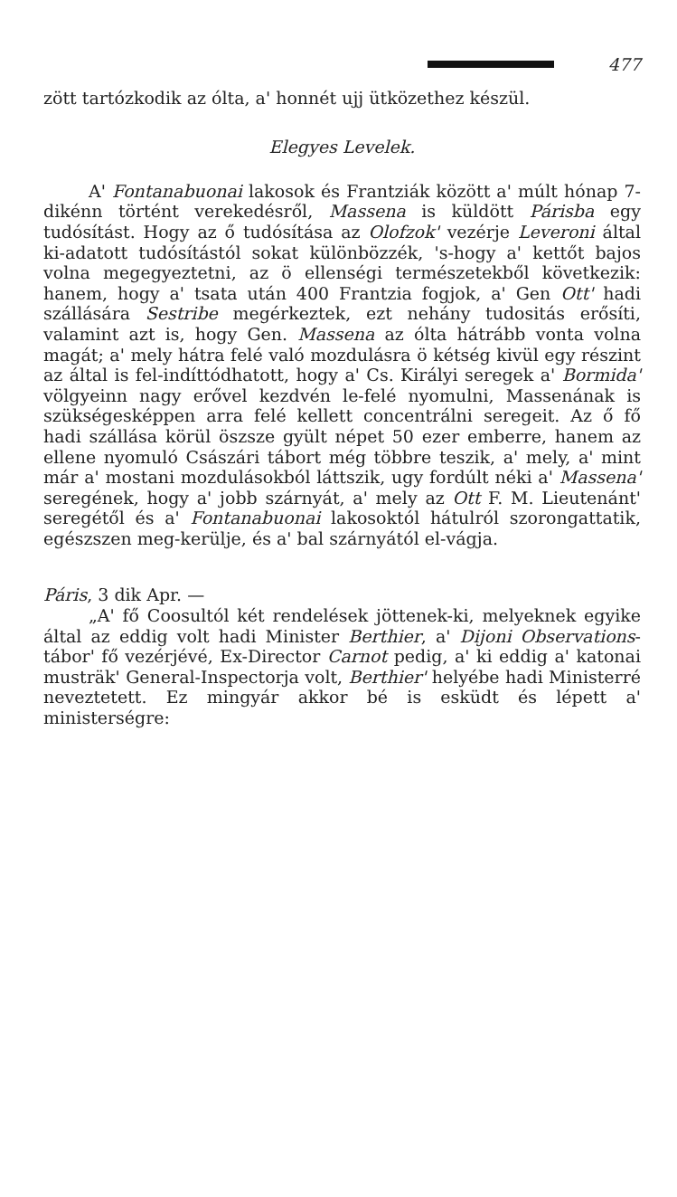477
zött tartózkodik az ólta, a' honnét ujj ütközethez készül.
Elegyes Levelek.
A' Fontanabuonai lakosok és Frantziák között a' múlt hónap 7-dikénn történt verekedésről, Massena is küldött Párisba egy tudósítást. Hogy az ő tudósítása az Olofzok' vezérje Leveroni által ki-adatott tudósítástól sokat különbözzék, 's-hogy a' kettőt bajos volna megegyeztetni, az ö ellenségi természetekből következik: hanem, hogy a' tsata után 400 Frantzia fogjok, a' Gen Ott' hadi szállására Sestribe megérkeztek, ezt nehány tudositás erősíti, valamint azt is, hogy Gen. Massena az ólta hátrább vonta volna magát; a' mely hátra felé való mozdulásra ö kétség kivül egy részint az által is fel-indíttódhatott, hogy a' Cs. Királyi seregek a' Bormida' völgyeinn nagy erővel kezdvén le-felé nyomulni, Massenának is szükségesképpen arra felé kellett concentrálni seregeit. Az ő fő hadi szállása körül öszsze gyült népet 50 ezer emberre, hanem az ellene nyomuló Császári tábort még többre teszik, a' mely, a' mint már a' mostani mozdulásokból láttszik, ugy fordúlt néki a' Massena' seregének, hogy a' jobb szárnyát, a' mely az Ott F. M. Lieutenánt' seregétől és a' Fontanabuonai lakosoktól hátulról szorongattatik, egészszen meg-kerülje, és a' bal szárnyától el-vágja.
Páris, 3 dik Apr. —
„A' fő Coosultól két rendelések jöttenek-ki, melyeknek egyike által az eddig volt hadi Minister Berthier, a' Dijoni Observations-tábor' fő vezérjévé, Ex-Director Carnot pedig, a' ki eddig a' katonai musträk' General-Inspectorja volt, Berthier' helyébe hadi Ministerré neveztetett. Ez mingyár akkor bé is esküdt és lépett a' ministerségre: